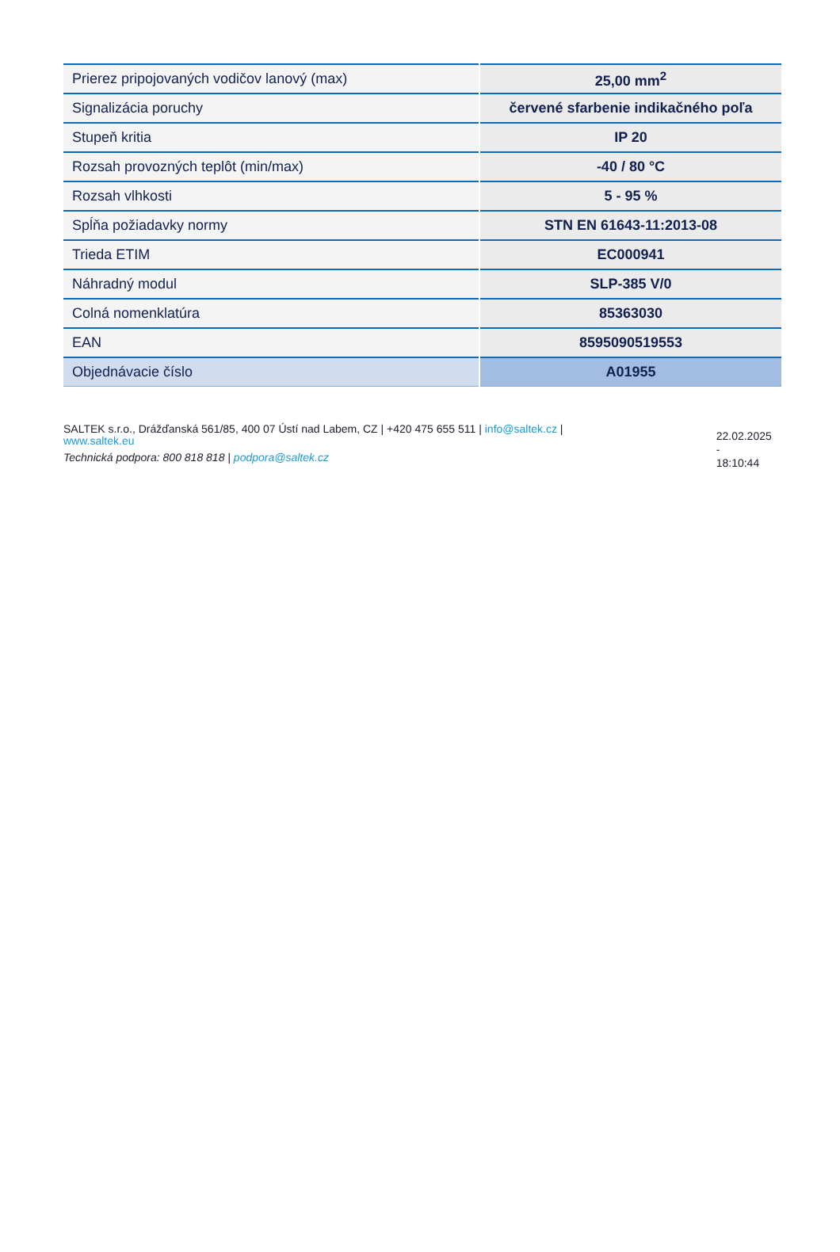| Prierez pripojovaných vodičov lanový (max) | 25,00 mm<sup>2</sup> |
| Signalizácia poruchy | červené sfarbenie indikačného poľa |
| Stupeň kritia | IP 20 |
| Rozsah provozných teplôt (min/max) | -40 / 80 °C |
| Rozsah vlhkosti | 5 - 95 % |
| Spĺňa požiadavky normy | STN EN 61643-11:2013-08 |
| Trieda ETIM | EC000941 |
| Náhradný modul | SLP-385 V/0 |
| Colná nomenklatúra | 85363030 |
| EAN | 8595090519553 |
| Objednávacie číslo | A01955 |
SALTEK s.r.o., Drážďanská 561/85, 400 07 Ústí nad Labem, CZ | +420 475 655 511 | info@saltek.cz |
www.saltek.eu
Technická podpora: 800 818 818 | podpora@saltek.cz
22.02.2025 -
18:10:44